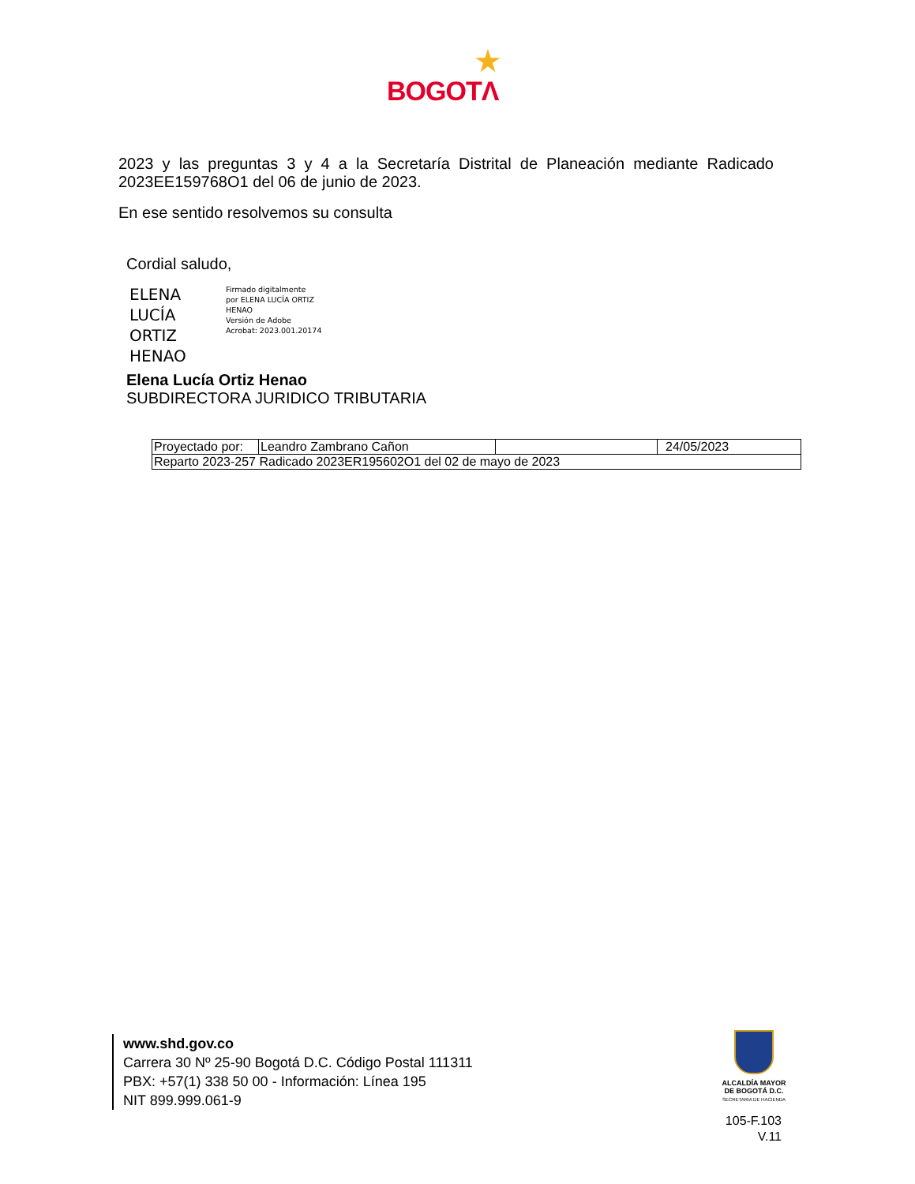★
BOGOTΛ
2023 y las preguntas 3 y 4 a la Secretaría Distrital de Planeación mediante Radicado 2023EE159768O1 del 06 de junio de 2023.
En ese sentido resolvemos su consulta
Cordial saludo,
ELENA LUCÍA ORTIZ HENAO
Firmado digitalmente
por ELENA LUCÍA ORTIZ
HENAO
Versión de Adobe
Acrobat: 2023.001.20174
Elena Lucía Ortiz Henao
SUBDIRECTORA JURIDICO TRIBUTARIA
| Proyectado por: | Leandro Zambrano Cañon | | 24/05/2023 |
| Reparto 2023-257 Radicado 2023ER195602O1 del 02 de mayo de 2023 | | | |
www.shd.gov.co
Carrera 30 Nº 25-90 Bogotá D.C. Código Postal 111311
PBX: +57(1) 338 50 00 - Información: Línea 195
NIT 899.999.061-9
ALCALDÍA MAYOR
DE BOGOTÁ D.C.
SECRETARIA DE HACIENDA
105-F.103
V.11